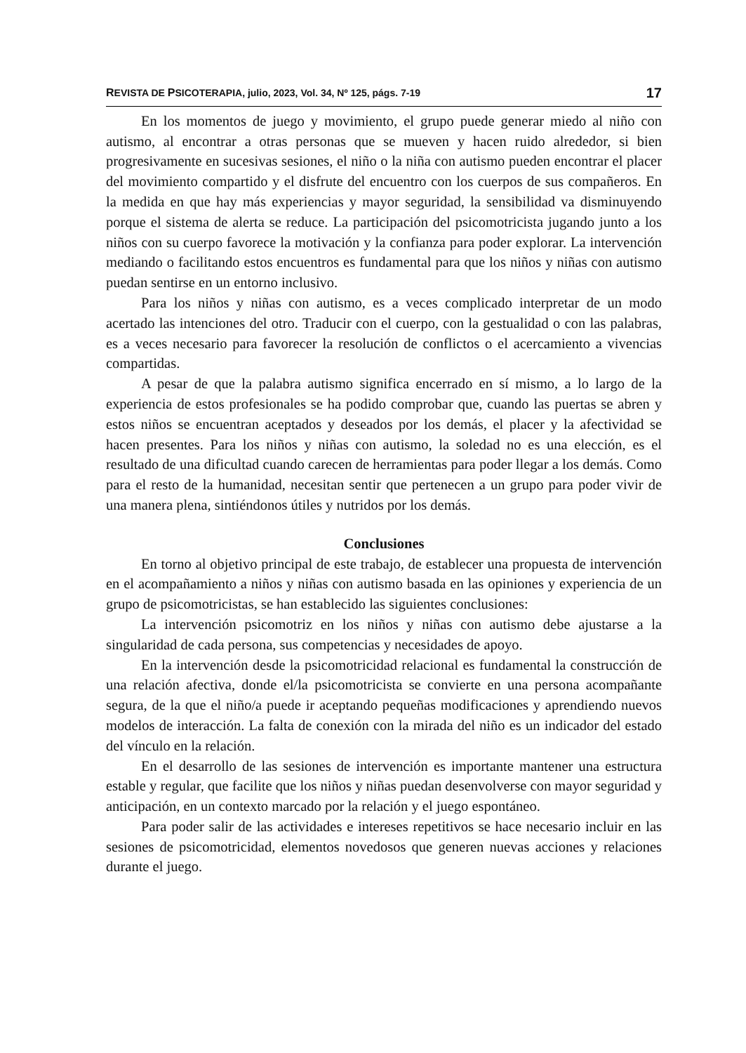REVISTA DE PSICOTERAPIA, julio, 2023, Vol. 34, Nº 125, págs. 7-19 17
En los momentos de juego y movimiento, el grupo puede generar miedo al niño con autismo, al encontrar a otras personas que se mueven y hacen ruido alrededor, si bien progresivamente en sucesivas sesiones, el niño o la niña con autismo pueden encontrar el placer del movimiento compartido y el disfrute del encuentro con los cuerpos de sus compañeros. En la medida en que hay más experiencias y mayor seguridad, la sensibilidad va disminuyendo porque el sistema de alerta se reduce. La participación del psicomotricista jugando junto a los niños con su cuerpo favorece la motivación y la confianza para poder explorar. La intervención mediando o facilitando estos encuentros es fundamental para que los niños y niñas con autismo puedan sentirse en un entorno inclusivo.
Para los niños y niñas con autismo, es a veces complicado interpretar de un modo acertado las intenciones del otro. Traducir con el cuerpo, con la gestualidad o con las palabras, es a veces necesario para favorecer la resolución de conflictos o el acercamiento a vivencias compartidas.
A pesar de que la palabra autismo significa encerrado en sí mismo, a lo largo de la experiencia de estos profesionales se ha podido comprobar que, cuando las puertas se abren y estos niños se encuentran aceptados y deseados por los demás, el placer y la afectividad se hacen presentes. Para los niños y niñas con autismo, la soledad no es una elección, es el resultado de una dificultad cuando carecen de herramientas para poder llegar a los demás. Como para el resto de la humanidad, necesitan sentir que pertenecen a un grupo para poder vivir de una manera plena, sintiéndonos útiles y nutridos por los demás.
Conclusiones
En torno al objetivo principal de este trabajo, de establecer una propuesta de intervención en el acompañamiento a niños y niñas con autismo basada en las opiniones y experiencia de un grupo de psicomotricistas, se han establecido las siguientes conclusiones:
La intervención psicomotriz en los niños y niñas con autismo debe ajustarse a la singularidad de cada persona, sus competencias y necesidades de apoyo.
En la intervención desde la psicomotricidad relacional es fundamental la construcción de una relación afectiva, donde el/la psicomotricista se convierte en una persona acompañante segura, de la que el niño/a puede ir aceptando pequeñas modificaciones y aprendiendo nuevos modelos de interacción. La falta de conexión con la mirada del niño es un indicador del estado del vínculo en la relación.
En el desarrollo de las sesiones de intervención es importante mantener una estructura estable y regular, que facilite que los niños y niñas puedan desenvolverse con mayor seguridad y anticipación, en un contexto marcado por la relación y el juego espontáneo.
Para poder salir de las actividades e intereses repetitivos se hace necesario incluir en las sesiones de psicomotricidad, elementos novedosos que generen nuevas acciones y relaciones durante el juego.